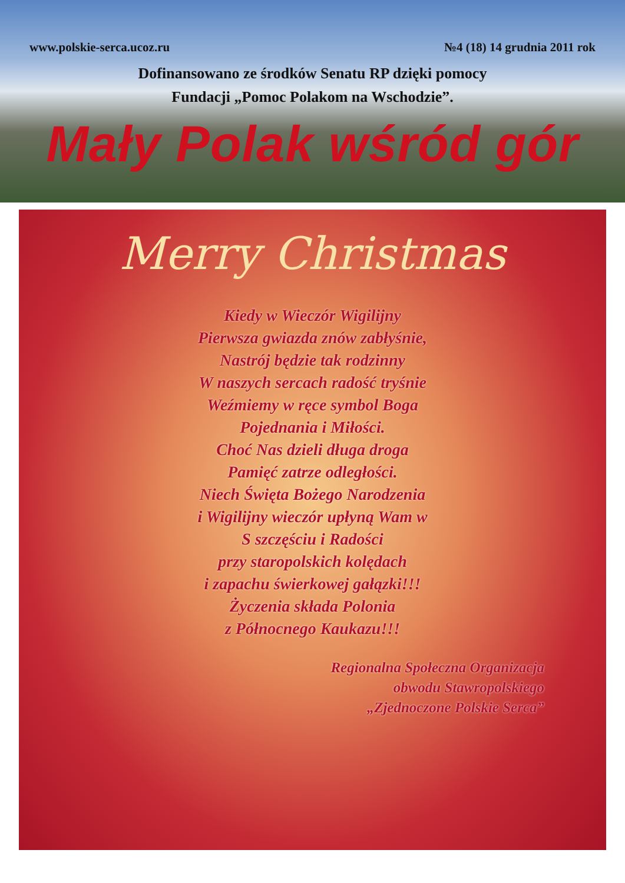www.polskie-serca.ucoz.ru №4 (18) 14 grudnia 2011 rok
Dofinansowano ze środków Senatu RP dzięki pomocy
Fundacji „Pomoc Polakom na Wschodzie”.
Mały Polak wśród gór
Merry Christmas
Kiedy w Wieczór Wigilijny
Pierwsza gwiazda znów zabłyśnie,
Nastrój będzie tak rodzinny
W naszych sercach radość tryśnie
Weźmiemy w ręce symbol Boga
Pojednania i Miłości.
Choć Nas dzieli długa droga
Pamięć zatrze odległości.
Niech Święta Bożego Narodzenia
i Wigilijny wieczór upłyną Wam w
S szczęściu i Radości
przy staropolskich kolędach
i zapachu świerkowej gałązki!!!
Życzenia składa Polonia
z Północnego Kaukazu!!!
Regionalna Społeczna Organizacja
obwodu Stawropolskiego
„Zjednoczone Polskie Serca”